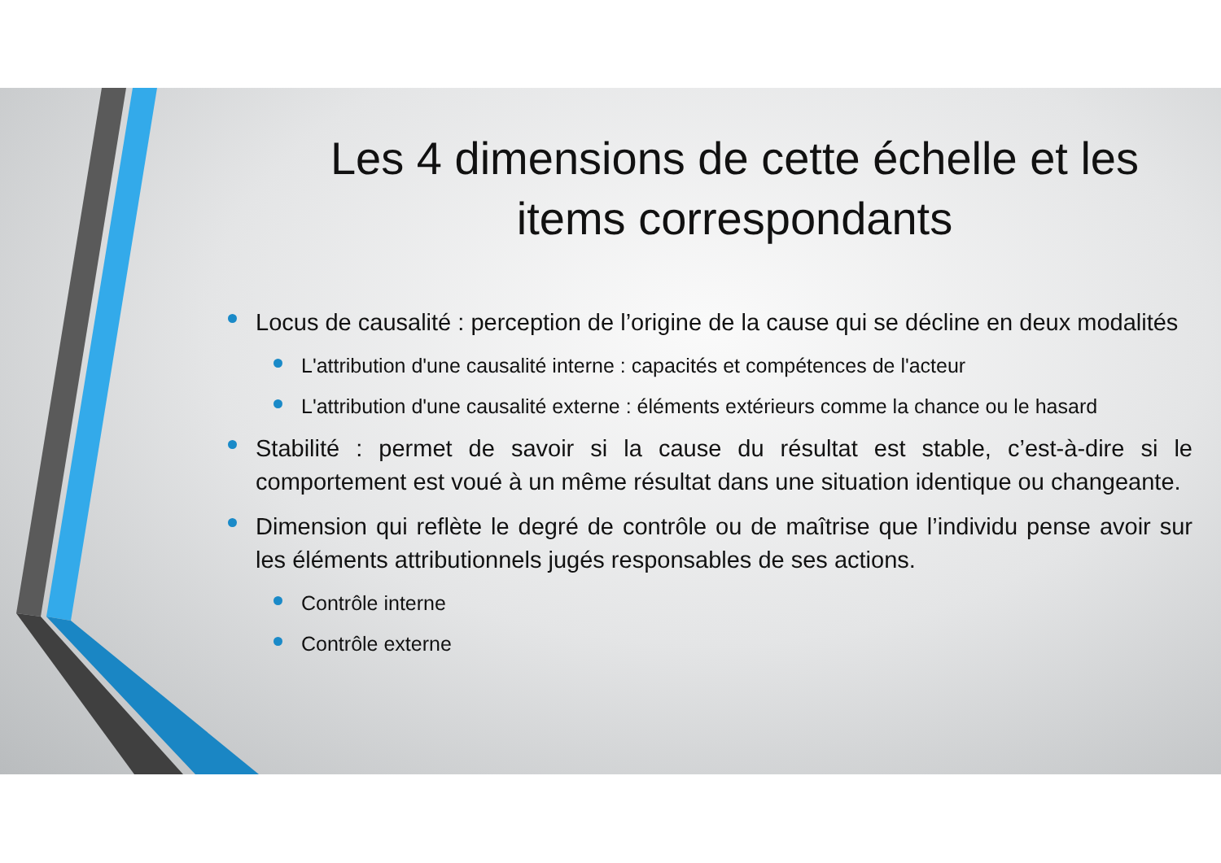Les 4 dimensions de cette échelle et les items correspondants
Locus de causalité : perception de l’origine de la cause qui se décline en deux modalités
L'attribution d'une causalité interne : capacités et compétences de l'acteur
L'attribution d'une causalité externe : éléments extérieurs comme la chance ou le hasard
Stabilité : permet de savoir si la cause du résultat est stable, c’est-à-dire si le comportement est voué à un même résultat dans une situation identique ou changeante.
Dimension qui reflète le degré de contrôle ou de maîtrise que l’individu pense avoir sur les éléments attributionnels jugés responsables de ses actions.
Contrôle interne
Contrôle externe